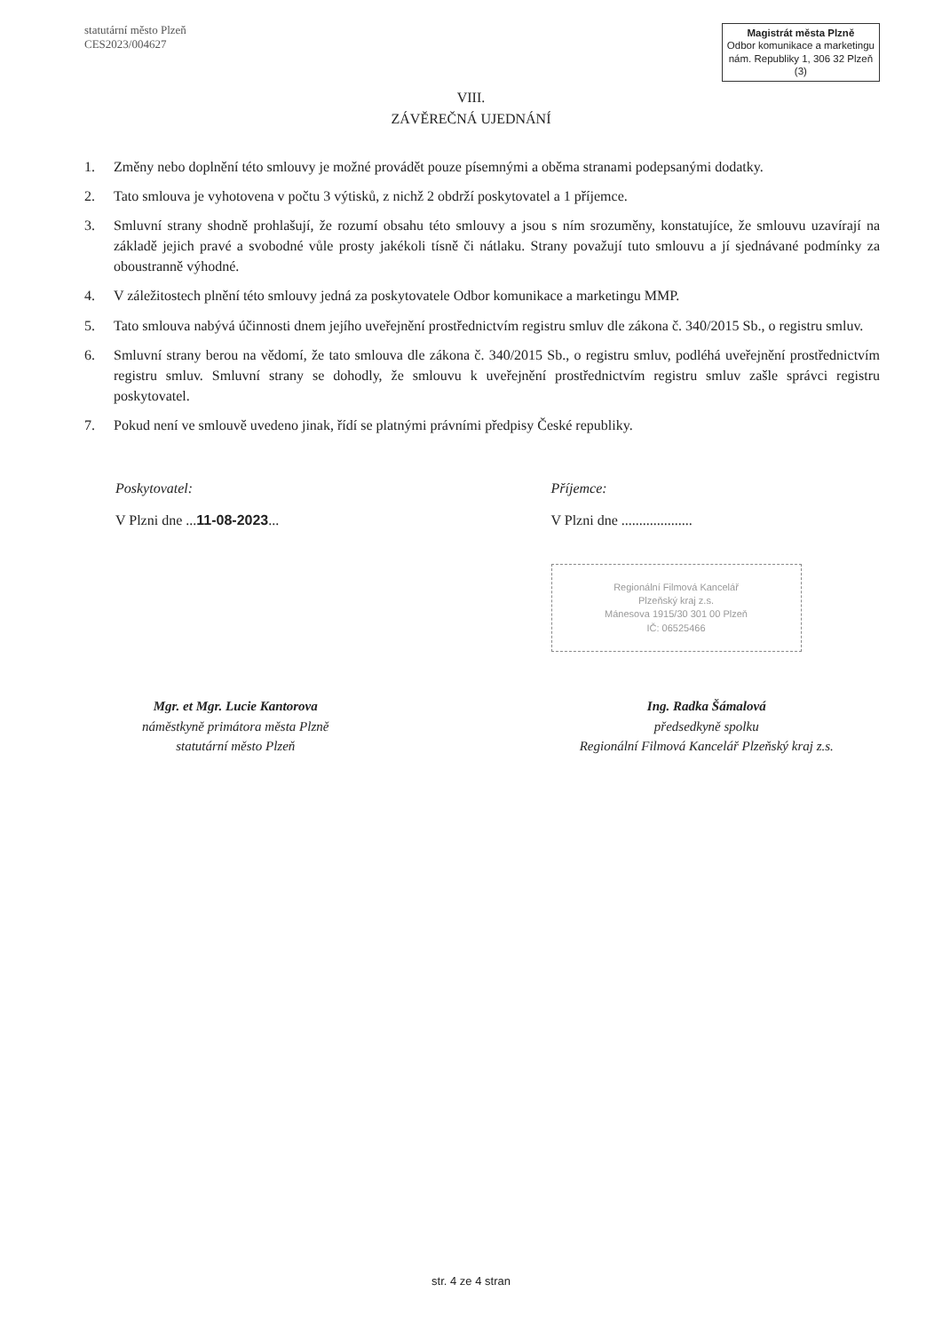statutární město Plzeň
CES2023/004627
Magistrát města Plzně
Odbor komunikace a marketingu
nám. Republiky 1, 306 32 Plzeň
(3)
VIII.
ZÁVĚREČNÁ UJEDNÁNÍ
1. Změny nebo doplnění této smlouvy je možné provádět pouze písemnými a oběma stranami podepsanými dodatky.
2. Tato smlouva je vyhotovena v počtu 3 výtisků, z nichž 2 obdrží poskytovatel a 1 příjemce.
3. Smluvní strany shodně prohlašují, že rozumí obsahu této smlouvy a jsou s ním srozuměny, konstatujíce, že smlouvu uzavírají na základě jejich pravé a svobodné vůle prosty jakékoli tísně či nátlaku. Strany považují tuto smlouvu a jí sjednávané podmínky za oboustranně výhodné.
4. V záležitostech plnění této smlouvy jedná za poskytovatele Odbor komunikace a marketingu MMP.
5. Tato smlouva nabývá účinnosti dnem jejího uveřejnění prostřednictvím registru smluv dle zákona č. 340/2015 Sb., o registru smluv.
6. Smluvní strany berou na vědomí, že tato smlouva dle zákona č. 340/2015 Sb., o registru smluv, podléhá uveřejnění prostřednictvím registru smluv. Smluvní strany se dohodly, že smlouvu k uveřejnění prostřednictvím registru smluv zašle správci registru poskytovatel.
7. Pokud není ve smlouvě uvedeno jinak, řídí se platnými právními předpisy České republiky.
Poskytovatel:
V Plzni dne ...11-08-2023...
Příjemce:
V Plzni dne ....................
Regionální Filmová Kancelář
Plzeňský kraj z.s.
Mánesova 1915/30 301 00 Plzeň
IČ: 06525466
Mgr. et Mgr. Lucie Kantorova
náměstkyně primátora města Plzně
statutární město Plzeň
Ing. Radka Šámalová
předsedkyně spolku
Regionální Filmová Kancelář Plzeňský kraj z.s.
str. 4 ze 4 stran